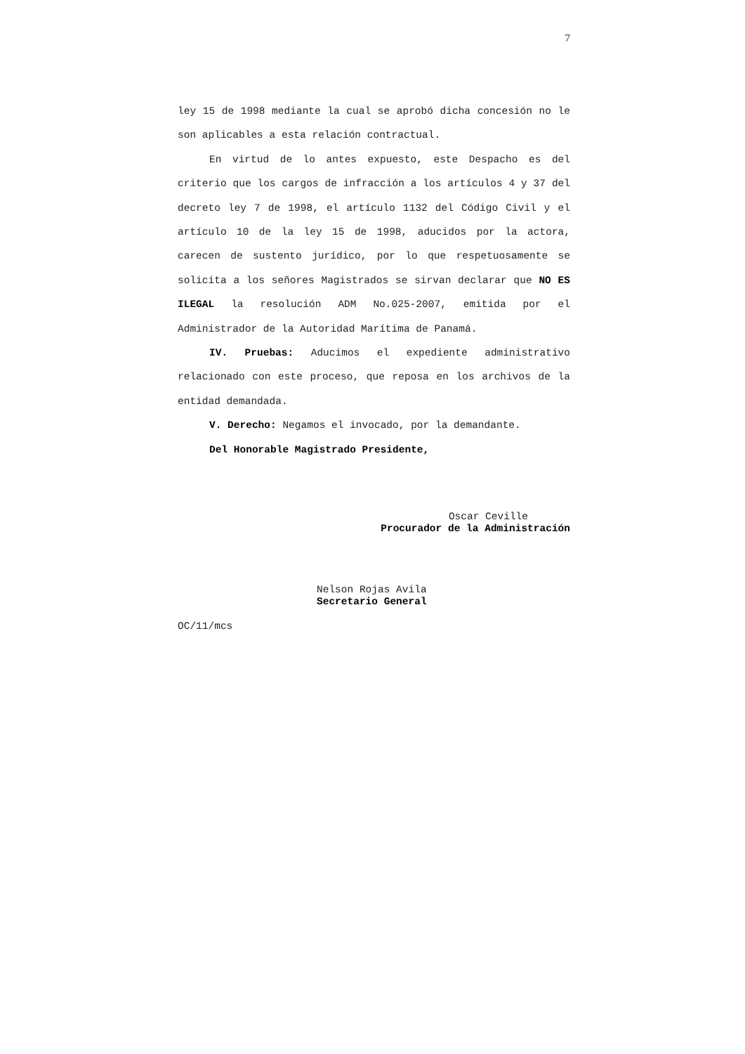7
ley 15 de 1998 mediante la cual se aprobó dicha concesión no le son aplicables a esta relación contractual.
En virtud de lo antes expuesto, este Despacho es del criterio que los cargos de infracción a los artículos 4 y 37 del decreto ley 7 de 1998, el artículo 1132 del Código Civil y el artículo 10 de la ley 15 de 1998, aducidos por la actora, carecen de sustento jurídico, por lo que respetuosamente se solicita a los señores Magistrados se sirvan declarar que NO ES ILEGAL la resolución ADM No.025-2007, emitida por el Administrador de la Autoridad Marítima de Panamá.
IV. Pruebas: Aducimos el expediente administrativo relacionado con este proceso, que reposa en los archivos de la entidad demandada.
V. Derecho: Negamos el invocado, por la demandante.
Del Honorable Magistrado Presidente,
Oscar Ceville
Procurador de la Administración
Nelson Rojas Avila
Secretario General
OC/11/mcs